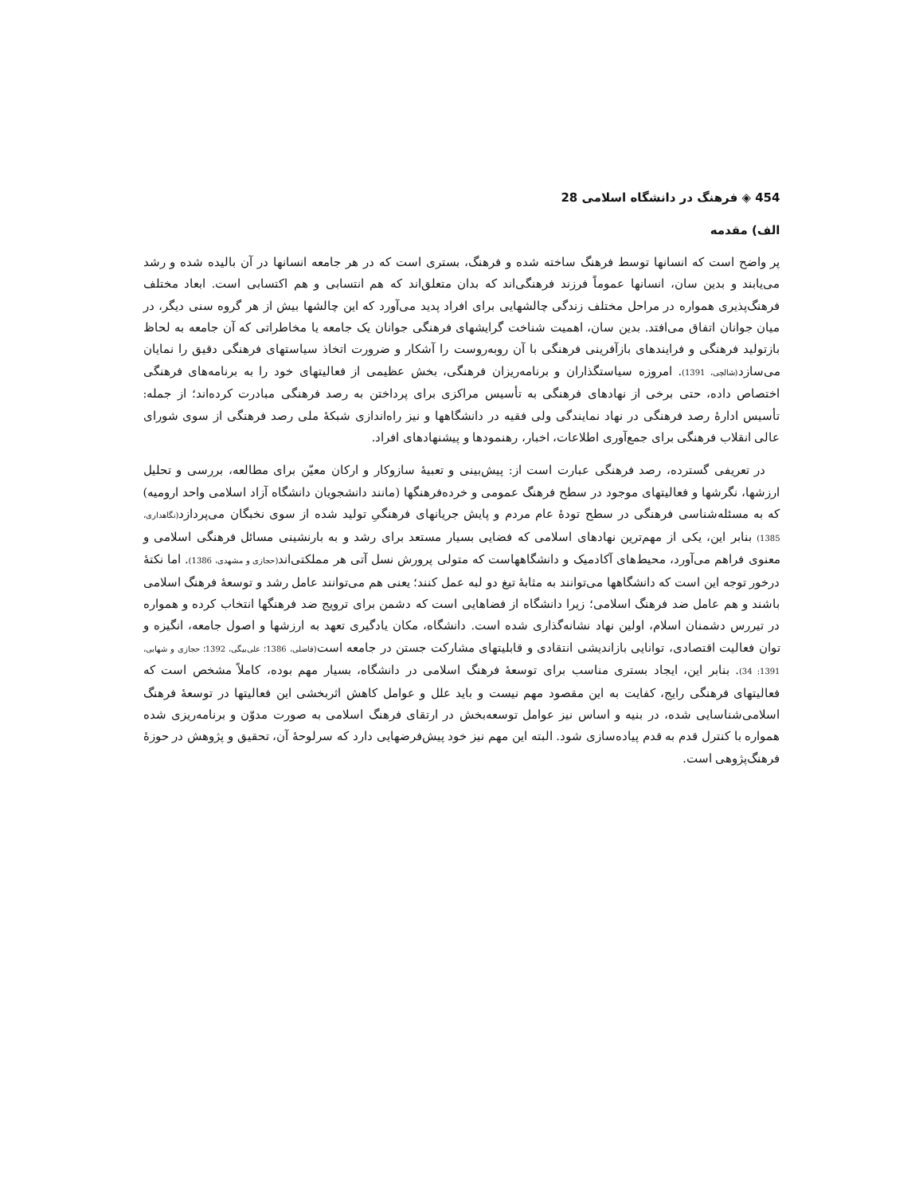454 ◈ فرهنگ در دانشگاه اسلامی 28
الف) مقدمه
پر واضح است که انسانها توسط فرهنگ ساخته شده و فرهنگ، بستری است که در هر جامعه انسانها در آن بالیده شده و رشد می‌یابند و بدین سان، انسانها عموماً فرزند فرهنگی‌اند که بدان متعلق‌اند که هم انتسابی و هم اکتسابی است. ابعاد مختلف فرهنگ‌پذیری همواره در مراحل مختلف زندگی چالشهایی برای افراد پدید می‌آورد که این چالشها بیش از هر گروه سنی دیگر، در میان جوانان اتفاق می‌افتد. بدین سان، اهمیت شناخت گرایشهای فرهنگی جوانان یک جامعه یا مخاطراتی که آن جامعه به لحاظ بازتولید فرهنگی و فرایندهای بازآفرینی فرهنگی با آن روبه‌روست را آشکار و ضرورت اتخاذ سیاستهای فرهنگی دقیق را نمایان می‌سازد(شالچی، 1391). امروزه سیاستگذاران و برنامه‌ریزان فرهنگی، بخش عظیمی از فعالیتهای خود را به برنامه‌های فرهنگی اختصاص داده، حتی برخی از نهادهای فرهنگی به تأسیس مراکزی برای پرداختن به رصد فرهنگی مبادرت کرده‌اند؛ از جمله: تأسیس ادارهٔ رصد فرهنگی در نهاد نمایندگی ولی فقیه در دانشگاهها و نیز راه‌اندازی شبکهٔ ملی رصد فرهنگی از سوی شورای عالی انقلاب فرهنگی برای جمع‌آوری اطلاعات، اخبار، رهنمودها و پیشنهادهای افراد.
در تعریفی گسترده، رصد فرهنگی عبارت است از: پیش‌بینی و تعبیهٔ سازوکار و ارکان معیّن برای مطالعه، بررسی و تحلیل ارزشها، نگرشها و فعالیتهای موجود در سطح فرهنگ عمومی و خرده‌فرهنگها (مانند دانشجویان دانشگاه آزاد اسلامی واحد ارومیه) که به مسئله‌شناسی فرهنگی در سطح تودهٔ عام مردم و پایش جریانهای فرهنگیِ تولید شده از سوی نخبگان می‌پردازد(نگاهداری، 1385) بنابر این، یکی از مهم‌ترین نهادهای اسلامی که فضایی بسیار مستعد برای رشد و به بارنشینی مسائل فرهنگی اسلامی و معنوی فراهم می‌آورد، محیط‌های آکادمیک و دانشگاههاست که متولی پرورش نسل آتی هر مملکتی‌اند(حجازی و مشهدی، 1386). اما نکتهٔ درخور توجه این است که دانشگاهها می‌توانند به مثابهٔ تیغ دو لبه عمل کنند؛ یعنی هم می‌توانند عامل رشد و توسعهٔ فرهنگ اسلامی باشند و هم عامل ضد فرهنگ اسلامی؛ زیرا دانشگاه از فضاهایی است که دشمن برای ترویج ضد فرهنگها انتخاب کرده و همواره در تیررس دشمنان اسلام، اولین نهاد نشانه‌گذاری شده است. دانشگاه، مکان یادگیری تعهد به ارزشها و اصول جامعه، انگیزه و توان فعالیت اقتصادی، توانایی بازاندیشی انتقادی و قابلیتهای مشارکت جستن در جامعه است(فاضلی، 1386؛ علی‌بیگی، 1392؛ حجازی و شهابی، 1391: 34). بنابر این، ایجاد بستری مناسب برای توسعهٔ فرهنگ اسلامی در دانشگاه، بسیار مهم بوده، کاملاً مشخص است که فعالیتهای فرهنگی رایج، کفایت به این مقصود مهم نیست و باید علل و عوامل کاهش اثربخشی این فعالیتها در توسعهٔ فرهنگ اسلامی‌شناسایی شده، در بنیه و اساس نیز عوامل توسعه‌بخش در ارتقای فرهنگ اسلامی به صورت مدوّن و برنامه‌ریزی شده همواره با کنترل قدم به قدم پیاده‌سازی شود. البته این مهم نیز خود پیش‌فرضهایی دارد که سرلوحهٔ آن، تحقیق و پژوهش در حوزهٔ فرهنگ‌پژوهی است.